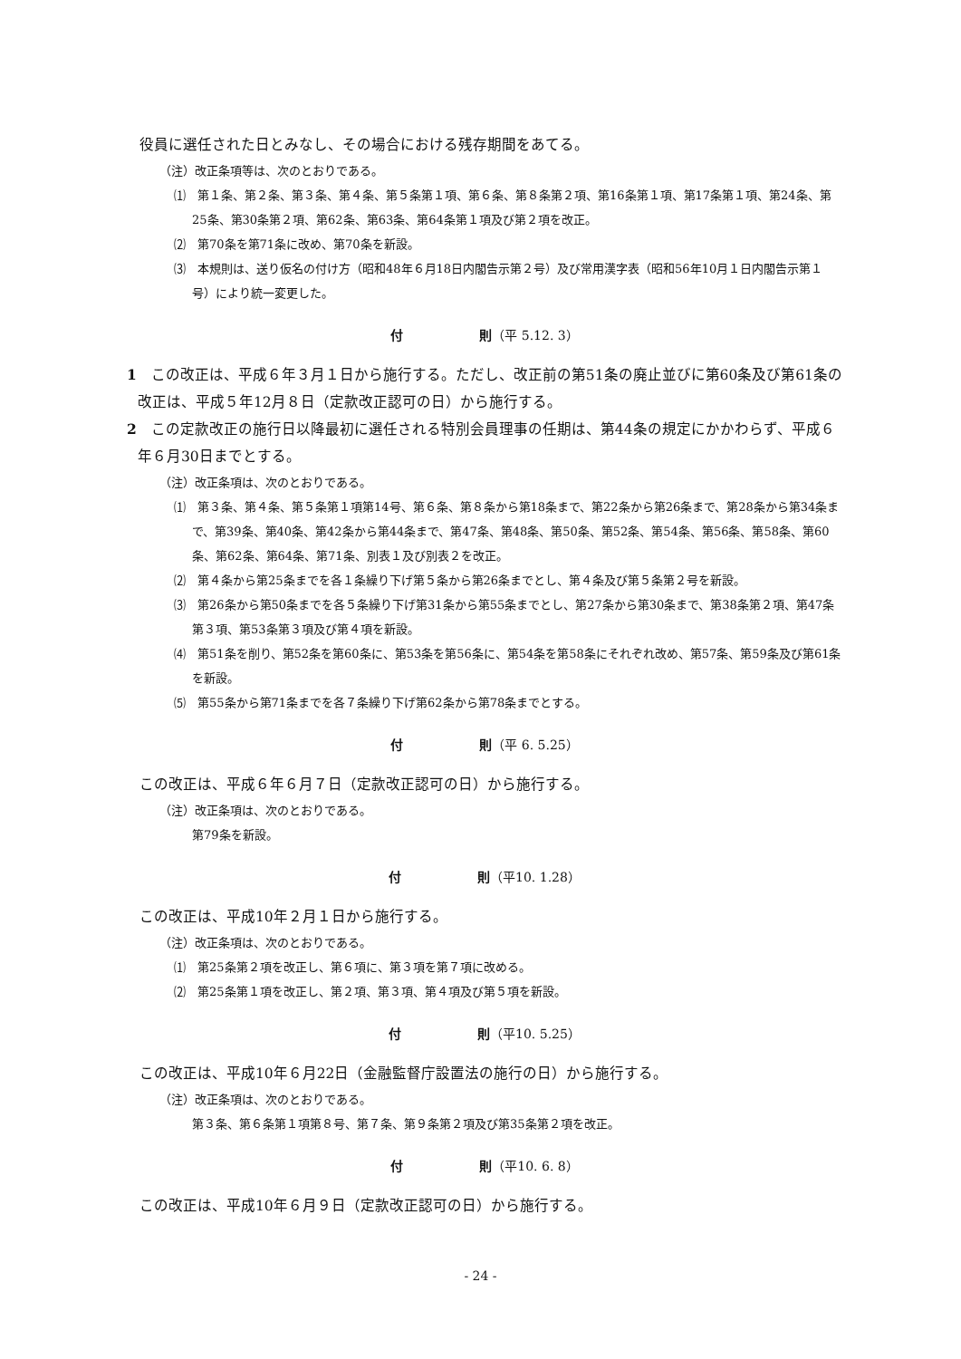役員に選任された日とみなし、その場合における残存期間をあてる。
（注）改正条項等は、次のとおりである。
⑴　第１条、第２条、第３条、第４条、第５条第１項、第６条、第８条第２項、第16条第１項、第17条第１項、第24条、第25条、第30条第２項、第62条、第63条、第64条第１項及び第２項を改正。
⑵　第70条を第71条に改め、第70条を新設。
⑶　本規則は、送り仮名の付け方（昭和48年６月18日内閣告示第２号）及び常用漢字表（昭和56年10月１日内閣告示第１号）により統一変更した。
付　　　　　　則（平 5.12. 3）
1　この改正は、平成６年３月１日から施行する。ただし、改正前の第51条の廃止並びに第60条及び第61条の改正は、平成５年12月８日（定款改正認可の日）から施行する。
2　この定款改正の施行日以降最初に選任される特別会員理事の任期は、第44条の規定にかかわらず、平成６年６月30日までとする。
（注）改正条項は、次のとおりである。
⑴　第３条、第４条、第５条第１項第14号、第６条、第８条から第18条まで、第22条から第26条まで、第28条から第34条まで、第39条、第40条、第42条から第44条まで、第47条、第48条、第50条、第52条、第54条、第56条、第58条、第60条、第62条、第64条、第71条、別表１及び別表２を改正。
⑵　第４条から第25条までを各１条繰り下げ第５条から第26条までとし、第４条及び第５条第２号を新設。
⑶　第26条から第50条までを各５条繰り下げ第31条から第55条までとし、第27条から第30条まで、第38条第２項、第47条第３項、第53条第３項及び第４項を新設。
⑷　第51条を削り、第52条を第60条に、第53条を第56条に、第54条を第58条にそれぞれ改め、第57条、第59条及び第61条を新設。
⑸　第55条から第71条までを各７条繰り下げ第62条から第78条までとする。
付　　　　　　則（平 6. 5.25）
この改正は、平成６年６月７日（定款改正認可の日）から施行する。
（注）改正条項は、次のとおりである。
第79条を新設。
付　　　　　　則（平10. 1.28）
この改正は、平成10年２月１日から施行する。
（注）改正条項は、次のとおりである。
⑴　第25条第２項を改正し、第６項に、第３項を第７項に改める。
⑵　第25条第１項を改正し、第２項、第３項、第４項及び第５項を新設。
付　　　　　　則（平10. 5.25）
この改正は、平成10年６月22日（金融監督庁設置法の施行の日）から施行する。
（注）改正条項は、次のとおりである。
第３条、第６条第１項第８号、第７条、第９条第２項及び第35条第２項を改正。
付　　　　　　則（平10. 6. 8）
この改正は、平成10年６月９日（定款改正認可の日）から施行する。
- 24 -